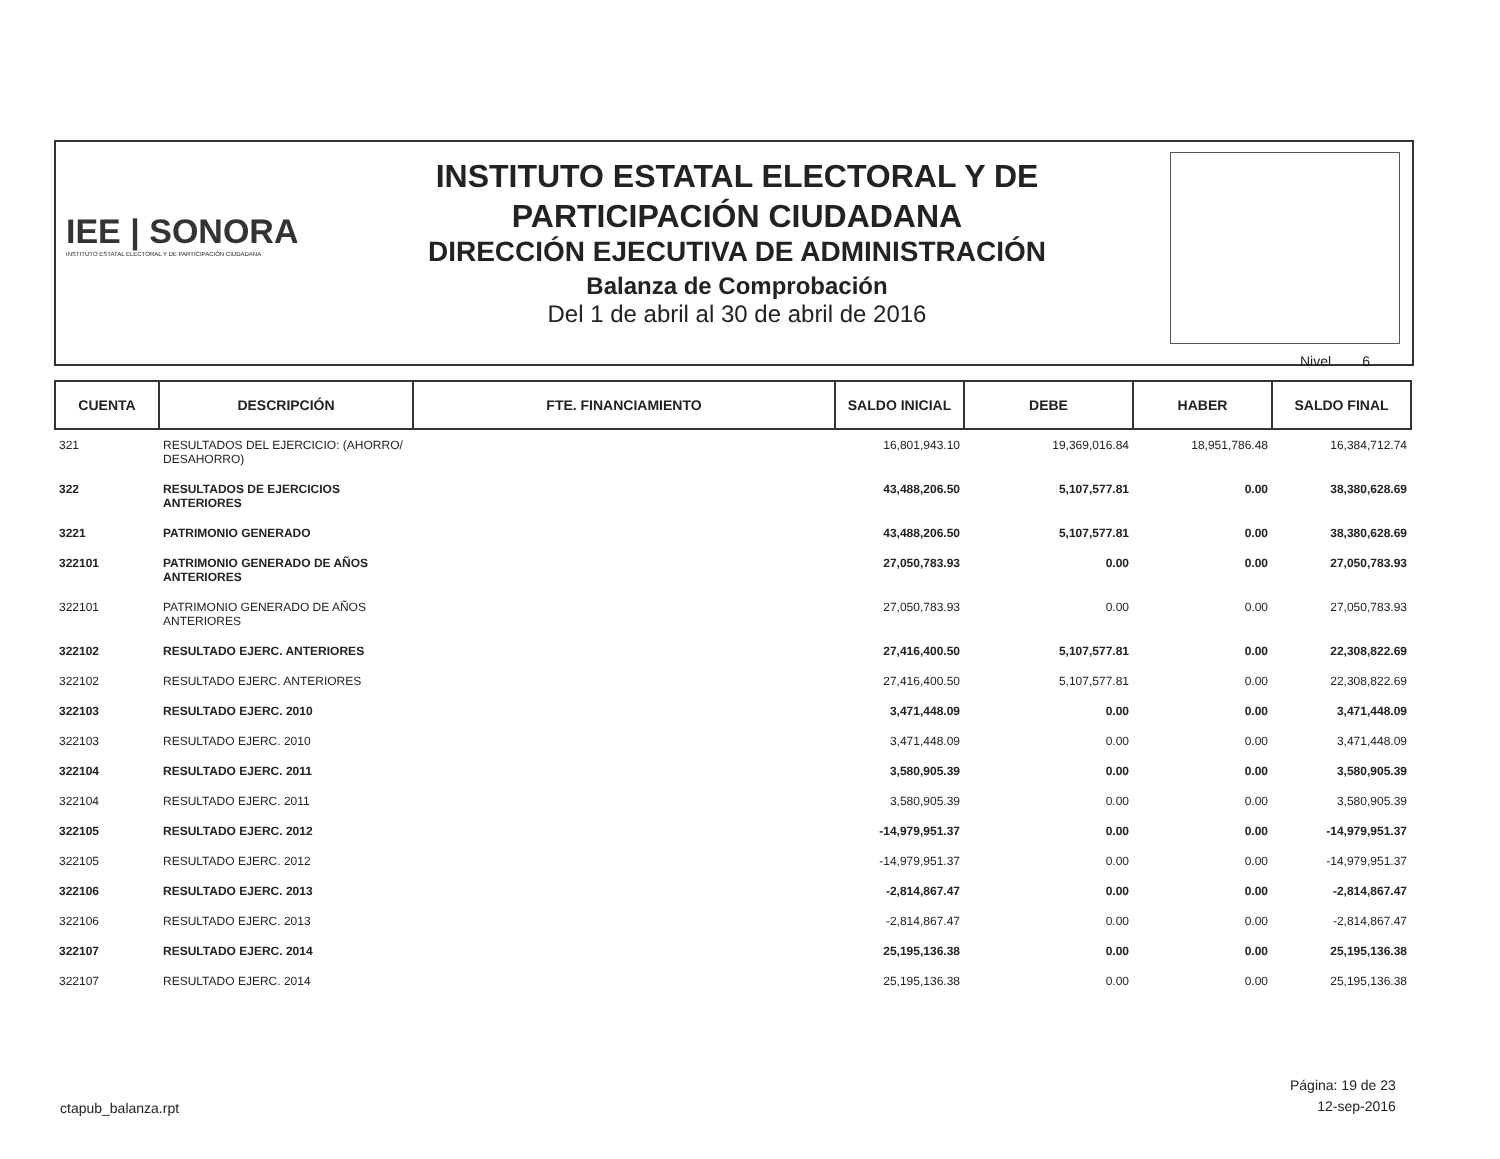IEE | SONORA
INSTITUTO ESTATAL ELECTORAL Y DE PARTICIPACIÓN CIUDADANA
INSTITUTO ESTATAL ELECTORAL Y DE
PARTICIPACIÓN CIUDADANA
DIRECCIÓN EJECUTIVA DE ADMINISTRACIÓN
Balanza de Comprobación
Del 1 de abril al 30 de abril de 2016
Nivel 6
| CUENTA | DESCRIPCIÓN | FTE. FINANCIAMIENTO | SALDO INICIAL | DEBE | HABER | SALDO FINAL |
| --- | --- | --- | --- | --- | --- | --- |
| 321 | RESULTADOS DEL EJERCICIO: (AHORRO/ DESAHORRO) | | 16,801,943.10 | 19,369,016.84 | 18,951,786.48 | 16,384,712.74 |
| 322 | RESULTADOS DE EJERCICIOS ANTERIORES | | 43,488,206.50 | 5,107,577.81 | 0.00 | 38,380,628.69 |
| 3221 | PATRIMONIO GENERADO | | 43,488,206.50 | 5,107,577.81 | 0.00 | 38,380,628.69 |
| 322101 | PATRIMONIO GENERADO DE AÑOS ANTERIORES | | 27,050,783.93 | 0.00 | 0.00 | 27,050,783.93 |
| 322101 | PATRIMONIO GENERADO DE AÑOS ANTERIORES | | 27,050,783.93 | 0.00 | 0.00 | 27,050,783.93 |
| 322102 | RESULTADO EJERC. ANTERIORES | | 27,416,400.50 | 5,107,577.81 | 0.00 | 22,308,822.69 |
| 322102 | RESULTADO EJERC. ANTERIORES | | 27,416,400.50 | 5,107,577.81 | 0.00 | 22,308,822.69 |
| 322103 | RESULTADO EJERC. 2010 | | 3,471,448.09 | 0.00 | 0.00 | 3,471,448.09 |
| 322103 | RESULTADO EJERC. 2010 | | 3,471,448.09 | 0.00 | 0.00 | 3,471,448.09 |
| 322104 | RESULTADO EJERC. 2011 | | 3,580,905.39 | 0.00 | 0.00 | 3,580,905.39 |
| 322104 | RESULTADO EJERC. 2011 | | 3,580,905.39 | 0.00 | 0.00 | 3,580,905.39 |
| 322105 | RESULTADO EJERC. 2012 | | -14,979,951.37 | 0.00 | 0.00 | -14,979,951.37 |
| 322105 | RESULTADO EJERC. 2012 | | -14,979,951.37 | 0.00 | 0.00 | -14,979,951.37 |
| 322106 | RESULTADO EJERC. 2013 | | -2,814,867.47 | 0.00 | 0.00 | -2,814,867.47 |
| 322106 | RESULTADO EJERC. 2013 | | -2,814,867.47 | 0.00 | 0.00 | -2,814,867.47 |
| 322107 | RESULTADO EJERC. 2014 | | 25,195,136.38 | 0.00 | 0.00 | 25,195,136.38 |
| 322107 | RESULTADO EJERC. 2014 | | 25,195,136.38 | 0.00 | 0.00 | 25,195,136.38 |
Página: 19 de 23
12-sep-2016
ctapub_balanza.rpt